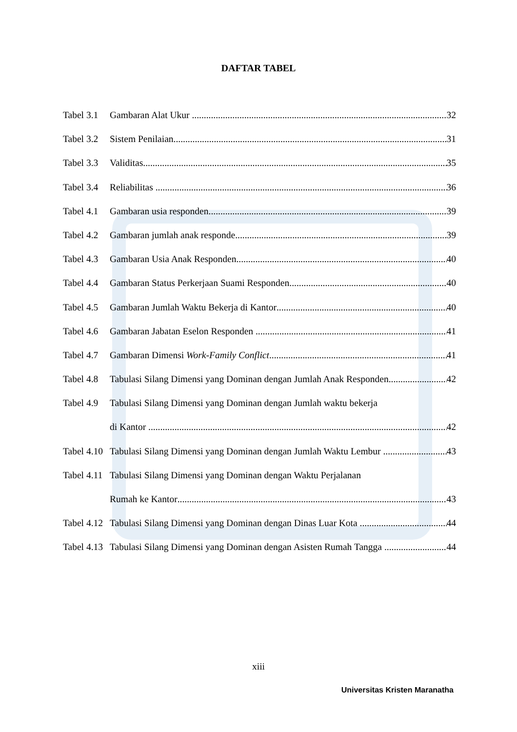DAFTAR TABEL
Tabel 3.1 Gambaran Alat Ukur 32
Tabel 3.2 Sistem Penilaian 31
Tabel 3.3 Validitas 35
Tabel 3.4 Reliabilitas 36
Tabel 4.1 Gambaran usia responden 39
Tabel 4.2 Gambaran jumlah anak responde 39
Tabel 4.3 Gambaran Usia Anak Responden 40
Tabel 4.4 Gambaran Status Perkerjaan Suami Responden 40
Tabel 4.5 Gambaran Jumlah Waktu Bekerja di Kantor 40
Tabel 4.6 Gambaran Jabatan Eselon Responden 41
Tabel 4.7 Gambaran Dimensi Work-Family Conflict 41
Tabel 4.8 Tabulasi Silang Dimensi yang Dominan dengan Jumlah Anak Responden 42
Tabel 4.9 Tabulasi Silang Dimensi yang Dominan dengan Jumlah waktu bekerja
di Kantor 42
Tabel 4.10 Tabulasi Silang Dimensi yang Dominan dengan Jumlah Waktu Lembur 43
Tabel 4.11 Tabulasi Silang Dimensi yang Dominan dengan Waktu Perjalanan
Rumah ke Kantor 43
Tabel 4.12 Tabulasi Silang Dimensi yang Dominan dengan Dinas Luar Kota 44
Tabel 4.13 Tabulasi Silang Dimensi yang Dominan dengan Asisten Rumah Tangga 44
xiii
Universitas Kristen Maranatha